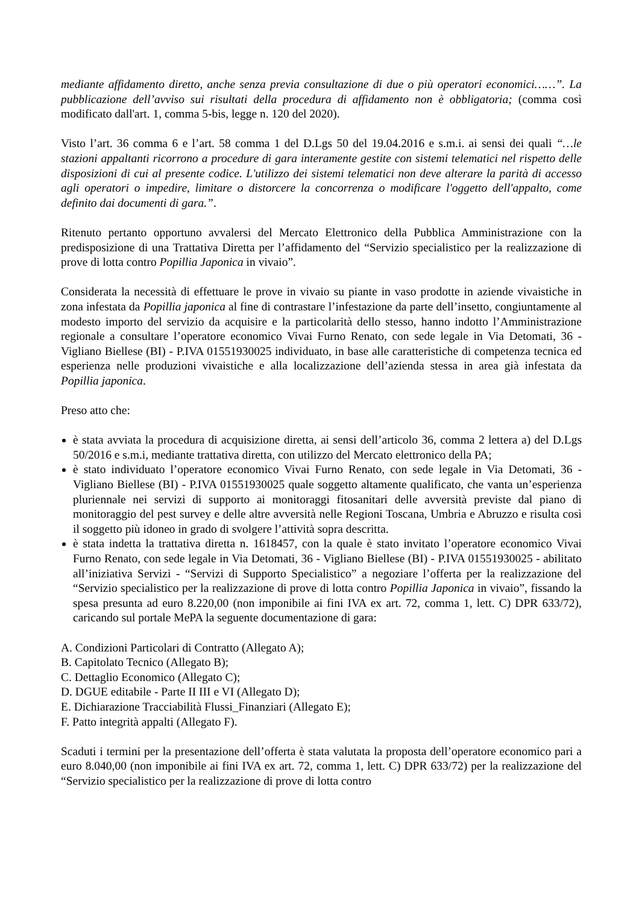mediante affidamento diretto, anche senza previa consultazione di due o più operatori economici……”. La pubblicazione dell’avviso sui risultati della procedura di affidamento non è obbligatoria; (comma così modificato dall'art. 1, comma 5-bis, legge n. 120 del 2020).
Visto l’art. 36 comma 6 e l’art. 58 comma 1 del D.Lgs 50 del 19.04.2016 e s.m.i. ai sensi dei quali “…le stazioni appaltanti ricorrono a procedure di gara interamente gestite con sistemi telematici nel rispetto delle disposizioni di cui al presente codice. L'utilizzo dei sistemi telematici non deve alterare la parità di accesso agli operatori o impedire, limitare o distorcere la concorrenza o modificare l'oggetto dell'appalto, come definito dai documenti di gara.”.
Ritenuto pertanto opportuno avvalersi del Mercato Elettronico della Pubblica Amministrazione con la predisposizione di una Trattativa Diretta per l’affidamento del “Servizio specialistico per la realizzazione di prove di lotta contro Popillia Japonica in vivaio”.
Considerata la necessità di effettuare le prove in vivaio su piante in vaso prodotte in aziende vivaistiche in zona infestata da Popillia japonica al fine di contrastare l’infestazione da parte dell’insetto, congiuntamente al modesto importo del servizio da acquisire e la particolarità dello stesso, hanno indotto l’Amministrazione regionale a consultare l’operatore economico Vivai Furno Renato, con sede legale in Via Detomati, 36 - Vigliano Biellese (BI) - P.IVA 01551930025 individuato, in base alle caratteristiche di competenza tecnica ed esperienza nelle produzioni vivaistiche e alla localizzazione dell’azienda stessa in area già infestata da Popillia japonica.
Preso atto che:
è stata avviata la procedura di acquisizione diretta, ai sensi dell’articolo 36, comma 2 lettera a) del D.Lgs 50/2016 e s.m.i, mediante trattativa diretta, con utilizzo del Mercato elettronico della PA;
è stato individuato l’operatore economico Vivai Furno Renato, con sede legale in Via Detomati, 36 - Vigliano Biellese (BI) - P.IVA 01551930025 quale soggetto altamente qualificato, che vanta un’esperienza pluriennale nei servizi di supporto ai monitoraggi fitosanitari delle avversità previste dal piano di monitoraggio del pest survey e delle altre avversità nelle Regioni Toscana, Umbria e Abruzzo e risulta così il soggetto più idoneo in grado di svolgere l’attività sopra descritta.
è stata indetta la trattativa diretta n. 1618457, con la quale è stato invitato l’operatore economico Vivai Furno Renato, con sede legale in Via Detomati, 36 - Vigliano Biellese (BI) - P.IVA 01551930025 - abilitato all’iniziativa Servizi - “Servizi di Supporto Specialistico” a negoziare l’offerta per la realizzazione del “Servizio specialistico per la realizzazione di prove di lotta contro Popillia Japonica in vivaio”, fissando la spesa presunta ad euro 8.220,00 (non imponibile ai fini IVA ex art. 72, comma 1, lett. C) DPR 633/72), caricando sul portale MePA la seguente documentazione di gara:
A. Condizioni Particolari di Contratto (Allegato A);
B. Capitolato Tecnico (Allegato B);
C. Dettaglio Economico (Allegato C);
D. DGUE editabile - Parte II III e VI (Allegato D);
E. Dichiarazione Tracciabilità Flussi_Finanziari (Allegato E);
F. Patto integrità appalti (Allegato F).
Scaduti i termini per la presentazione dell’offerta è stata valutata la proposta dell’operatore economico pari a euro 8.040,00 (non imponibile ai fini IVA ex art. 72, comma 1, lett. C) DPR 633/72) per la realizzazione del “Servizio specialistico per la realizzazione di prove di lotta contro